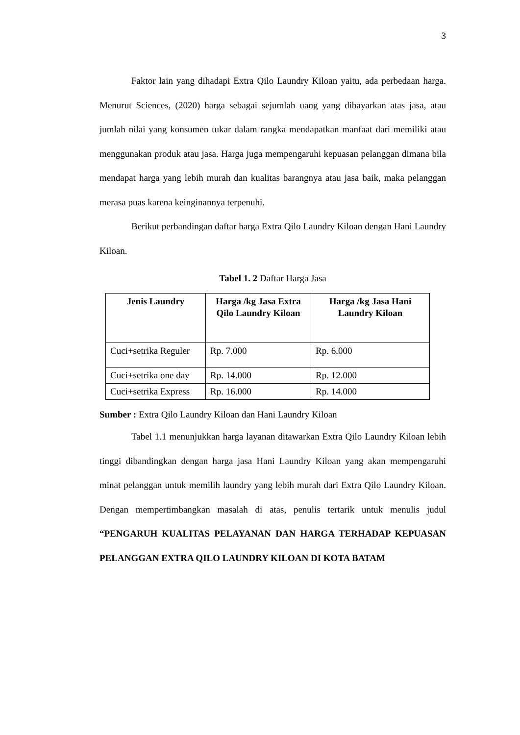3
Faktor lain yang dihadapi Extra Qilo Laundry Kiloan yaitu, ada perbedaan harga. Menurut Sciences, (2020) harga sebagai sejumlah uang yang dibayarkan atas jasa, atau jumlah nilai yang konsumen tukar dalam rangka mendapatkan manfaat dari memiliki atau menggunakan produk atau jasa. Harga juga mempengaruhi kepuasan pelanggan dimana bila mendapat harga yang lebih murah dan kualitas barangnya atau jasa baik, maka pelanggan merasa puas karena keinginannya terpenuhi.
Berikut perbandingan daftar harga Extra Qilo Laundry Kiloan dengan Hani Laundry Kiloan.
Tabel 1. 2 Daftar Harga Jasa
| Jenis Laundry | Harga /kg Jasa Extra Qilo Laundry Kiloan | Harga /kg Jasa Hani Laundry Kiloan |
| --- | --- | --- |
| Cuci+setrika Reguler | Rp. 7.000 | Rp. 6.000 |
| Cuci+setrika one day | Rp. 14.000 | Rp. 12.000 |
| Cuci+setrika Express | Rp. 16.000 | Rp. 14.000 |
Sumber : Extra Qilo Laundry Kiloan dan Hani Laundry Kiloan
Tabel 1.1 menunjukkan harga layanan ditawarkan Extra Qilo Laundry Kiloan lebih tinggi dibandingkan dengan harga jasa Hani Laundry Kiloan yang akan mempengaruhi minat pelanggan untuk memilih laundry yang lebih murah dari Extra Qilo Laundry Kiloan. Dengan mempertimbangkan masalah di atas, penulis tertarik untuk menulis judul “PENGARUH KUALITAS PELAYANAN DAN HARGA TERHADAP KEPUASAN PELANGGAN EXTRA QILO LAUNDRY KILOAN DI KOTA BATAM